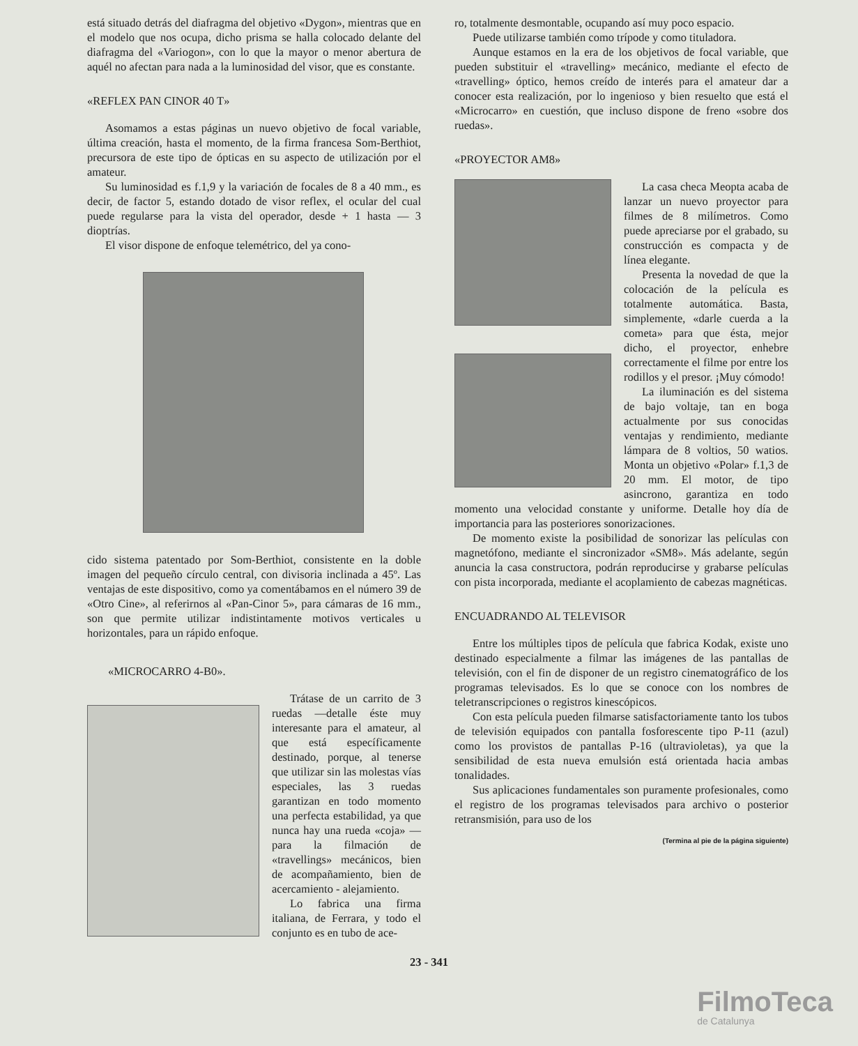está situado detrás del diafragma del objetivo «Dygon», mientras que en el modelo que nos ocupa, dicho prisma se halla colocado delante del diafragma del «Variogon», con lo que la mayor o menor abertura de aquél no afectan para nada a la luminosidad del visor, que es constante.
«REFLEX PAN CINOR 40 T»
Asomamos a estas páginas un nuevo objetivo de focal variable, última creación, hasta el momento, de la firma francesa Som-Berthiot, precursora de este tipo de ópticas en su aspecto de utilización por el amateur.
Su luminosidad es f.1,9 y la variación de focales de 8 a 40 mm., es decir, de factor 5, estando dotado de visor reflex, el ocular del cual puede regularse para la vista del operador, desde + 1 hasta — 3 dioptrías.
El visor dispone de enfoque telemétrico, del ya cono-
cido sistema patentado por Som-Berthiot, consistente en la doble imagen del pequeño círculo central, con divisoria inclinada a 45º. Las ventajas de este dispositivo, como ya comentábamos en el número 39 de «Otro Cine», al referirnos al «Pan-Cinor 5», para cámaras de 16 mm., son que permite utilizar indistintamente motivos verticales u horizontales, para un rápido enfoque.
«MICROCARRO 4-B0».
Trátase de un carrito de 3 ruedas —detalle éste muy interesante para el amateur, al que está específicamente destinado, porque, al tenerse que utilizar sin las molestas vías especiales, las 3 ruedas garantizan en todo momento una perfecta estabilidad, ya que nunca hay una rueda «coja» —para la filmación de «travellings» mecánicos, bien de acompañamiento, bien de acercamiento - alejamiento.
Lo fabrica una firma italiana, de Ferrara, y todo el conjunto es en tubo de ace-
ro, totalmente desmontable, ocupando así muy poco espacio.
Puede utilizarse también como trípode y como tituladora.
Aunque estamos en la era de los objetivos de focal variable, que pueden substituir el «travelling» mecánico, mediante el efecto de «travelling» óptico, hemos creído de interés para el amateur dar a conocer esta realización, por lo ingenioso y bien resuelto que está el «Microcarro» en cuestión, que incluso dispone de freno «sobre dos ruedas».
«PROYECTOR AM8»
La casa checa Meopta acaba de lanzar un nuevo proyector para filmes de 8 milímetros. Como puede apreciarse por el grabado, su construcción es compacta y de línea elegante.
Presenta la novedad de que la colocación de la película es totalmente automática. Basta, simplemente, «darle cuerda a la cometa» para que ésta, mejor dicho, el proyector, enhebre correctamente el filme por entre los rodillos y el presor. ¡Muy cómodo!
La iluminación es del sistema de bajo voltaje, tan en boga actualmente por sus conocidas ventajas y rendimiento, mediante lámpara de 8 voltios, 50 watios. Monta un objetivo «Polar» f.1,3 de 20 mm. El motor, de tipo asincrono, garantiza en todo momento una velocidad constante y uniforme. Detalle hoy día de importancia para las posteriores sonorizaciones.
De momento existe la posibilidad de sonorizar las películas con magnetófono, mediante el sincronizador «SM8». Más adelante, según anuncia la casa constructora, podrán reproducirse y grabarse películas con pista incorporada, mediante el acoplamiento de cabezas magnéticas.
ENCUADRANDO AL TELEVISOR
Entre los múltiples tipos de película que fabrica Kodak, existe uno destinado especialmente a filmar las imágenes de las pantallas de televisión, con el fin de disponer de un registro cinematográfico de los programas televisados. Es lo que se conoce con los nombres de teletranscripciones o registros kinescópicos.
Con esta película pueden filmarse satisfactoriamente tanto los tubos de televisión equipados con pantalla fosforescente tipo P-11 (azul) como los provistos de pantallas P-16 (ultravioletas), ya que la sensibilidad de esta nueva emulsión está orientada hacia ambas tonalidades.
Sus aplicaciones fundamentales son puramente profesionales, como el registro de los programas televisados para archivo o posterior retransmisión, para uso de los
(Termina al pie de la página siguiente)
23 - 341
FilmoTeca
de Catalunya